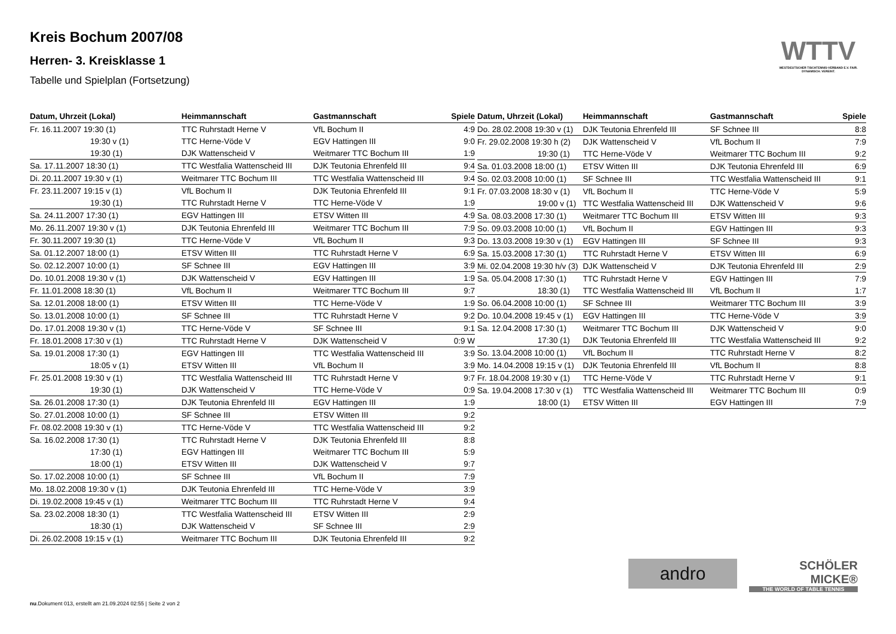Kreis Bochum 2007/08
Herren- 3. Kreisklasse 1
Tabelle und Spielplan (Fortsetzung)
WTTV
WESTDEUTSCHER TISCHTENNIS-VERBAND E.V. FAIR. DYNAMISCH. VEREINT.
| Datum, Uhrzeit (Lokal) | Heimmannschaft | Gastmannschaft | Spiele |
| --- | --- | --- | --- |
| Fr. 16.11.2007 19:30 (1) | TTC Ruhrstadt Herne V | VfL Bochum II | 4:9 |
| 19:30 v (1) | TTC Herne-Vöde V | EGV Hattingen III | 9:0 |
| 19:30 (1) | DJK Wattenscheid V | Weitmarer TTC Bochum III | 1:9 |
| Sa. 17.11.2007 18:30 (1) | TTC Westfalia Wattenscheid III | DJK Teutonia Ehrenfeld III | 9:4 |
| Di. 20.11.2007 19:30 v (1) | Weitmarer TTC Bochum III | TTC Westfalia Wattenscheid III | 9:4 |
| Fr. 23.11.2007 19:15 v (1) | VfL Bochum II | DJK Teutonia Ehrenfeld III | 9:1 |
| 19:30 (1) | TTC Ruhrstadt Herne V | TTC Herne-Vöde V | 1:9 |
| Sa. 24.11.2007 17:30 (1) | EGV Hattingen III | ETSV Witten III | 4:9 |
| Mo. 26.11.2007 19:30 v (1) | DJK Teutonia Ehrenfeld III | Weitmarer TTC Bochum III | 7:9 |
| Fr. 30.11.2007 19:30 (1) | TTC Herne-Vöde V | VfL Bochum II | 9:3 |
| Sa. 01.12.2007 18:00 (1) | ETSV Witten III | TTC Ruhrstadt Herne V | 6:9 |
| So. 02.12.2007 10:00 (1) | SF Schnee III | EGV Hattingen III | 3:9 |
| Do. 10.01.2008 19:30 v (1) | DJK Wattenscheid V | EGV Hattingen III | 1:9 |
| Fr. 11.01.2008 18:30 (1) | VfL Bochum II | Weitmarer TTC Bochum III | 9:7 |
| Sa. 12.01.2008 18:00 (1) | ETSV Witten III | TTC Herne-Vöde V | 1:9 |
| So. 13.01.2008 10:00 (1) | SF Schnee III | TTC Ruhrstadt Herne V | 9:2 |
| Do. 17.01.2008 19:30 v (1) | TTC Herne-Vöde V | SF Schnee III | 9:1 |
| Fr. 18.01.2008 17:30 v (1) | TTC Ruhrstadt Herne V | DJK Wattenscheid V | 0:9 W |
| Sa. 19.01.2008 17:30 (1) | EGV Hattingen III | TTC Westfalia Wattenscheid III | 3:9 |
| 18:05 v (1) | ETSV Witten III | VfL Bochum II | 3:9 |
| Fr. 25.01.2008 19:30 v (1) | TTC Westfalia Wattenscheid III | TTC Ruhrstadt Herne V | 9:7 |
| 19:30 (1) | DJK Wattenscheid V | TTC Herne-Vöde V | 0:9 |
| Sa. 26.01.2008 17:30 (1) | DJK Teutonia Ehrenfeld III | EGV Hattingen III | 1:9 |
| So. 27.01.2008 10:00 (1) | SF Schnee III | ETSV Witten III | 9:2 |
| Fr. 08.02.2008 19:30 v (1) | TTC Herne-Vöde V | TTC Westfalia Wattenscheid III | 9:2 |
| Sa. 16.02.2008 17:30 (1) | TTC Ruhrstadt Herne V | DJK Teutonia Ehrenfeld III | 8:8 |
| 17:30 (1) | EGV Hattingen III | Weitmarer TTC Bochum III | 5:9 |
| 18:00 (1) | ETSV Witten III | DJK Wattenscheid V | 9:7 |
| So. 17.02.2008 10:00 (1) | SF Schnee III | VfL Bochum II | 7:9 |
| Mo. 18.02.2008 19:30 v (1) | DJK Teutonia Ehrenfeld III | TTC Herne-Vöde V | 3:9 |
| Di. 19.02.2008 19:45 v (1) | Weitmarer TTC Bochum III | TTC Ruhrstadt Herne V | 9:4 |
| Sa. 23.02.2008 18:30 (1) | TTC Westfalia Wattenscheid III | ETSV Witten III | 2:9 |
| 18:30 (1) | DJK Wattenscheid V | SF Schnee III | 2:9 |
| Di. 26.02.2008 19:15 v (1) | Weitmarer TTC Bochum III | DJK Teutonia Ehrenfeld III | 9:2 |
| Datum, Uhrzeit (Lokal) | Heimmannschaft | Gastmannschaft | Spiele |
| --- | --- | --- | --- |
| Do. 28.02.2008 19:30 v (1) | DJK Teutonia Ehrenfeld III | SF Schnee III | 8:8 |
| Fr. 29.02.2008 19:30 h (2) | DJK Wattenscheid V | VfL Bochum II | 7:9 |
| 19:30 (1) | TTC Herne-Vöde V | Weitmarer TTC Bochum III | 9:2 |
| Sa. 01.03.2008 18:00 (1) | ETSV Witten III | DJK Teutonia Ehrenfeld III | 6:9 |
| So. 02.03.2008 10:00 (1) | SF Schnee III | TTC Westfalia Wattenscheid III | 9:1 |
| Fr. 07.03.2008 18:30 v (1) | VfL Bochum II | TTC Herne-Vöde V | 5:9 |
| 19:00 v (1) | TTC Westfalia Wattenscheid III | DJK Wattenscheid V | 9:6 |
| Sa. 08.03.2008 17:30 (1) | Weitmarer TTC Bochum III | ETSV Witten III | 9:3 |
| So. 09.03.2008 10:00 (1) | VfL Bochum II | EGV Hattingen III | 9:3 |
| Do. 13.03.2008 19:30 v (1) | EGV Hattingen III | SF Schnee III | 9:3 |
| Sa. 15.03.2008 17:30 (1) | TTC Ruhrstadt Herne V | ETSV Witten III | 6:9 |
| Mi. 02.04.2008 19:30 h/v (3) | DJK Wattenscheid V | DJK Teutonia Ehrenfeld III | 2:9 |
| Sa. 05.04.2008 17:30 (1) | TTC Ruhrstadt Herne V | EGV Hattingen III | 7:9 |
| 18:30 (1) | TTC Westfalia Wattenscheid III | VfL Bochum II | 1:7 |
| So. 06.04.2008 10:00 (1) | SF Schnee III | Weitmarer TTC Bochum III | 3:9 |
| Do. 10.04.2008 19:45 v (1) | EGV Hattingen III | TTC Herne-Vöde V | 3:9 |
| Sa. 12.04.2008 17:30 (1) | Weitmarer TTC Bochum III | DJK Wattenscheid V | 9:0 |
| 17:30 (1) | DJK Teutonia Ehrenfeld III | TTC Westfalia Wattenscheid III | 9:2 |
| So. 13.04.2008 10:00 (1) | VfL Bochum II | TTC Ruhrstadt Herne V | 8:2 |
| Mo. 14.04.2008 19:15 v (1) | DJK Teutonia Ehrenfeld III | VfL Bochum II | 8:8 |
| Fr. 18.04.2008 19:30 v (1) | TTC Herne-Vöde V | TTC Ruhrstadt Herne V | 9:1 |
| Sa. 19.04.2008 17:30 v (1) | TTC Westfalia Wattenscheid III | Weitmarer TTC Bochum III | 0:9 |
| 18:00 (1) | ETSV Witten III | EGV Hattingen III | 7:9 |
andro
SCHÖLER
MICKE®
THE WORLD OF TABLE TENNIS
nu.Dokument 013, erstellt am 21.09.2024 02:55 | Seite 2 von 2